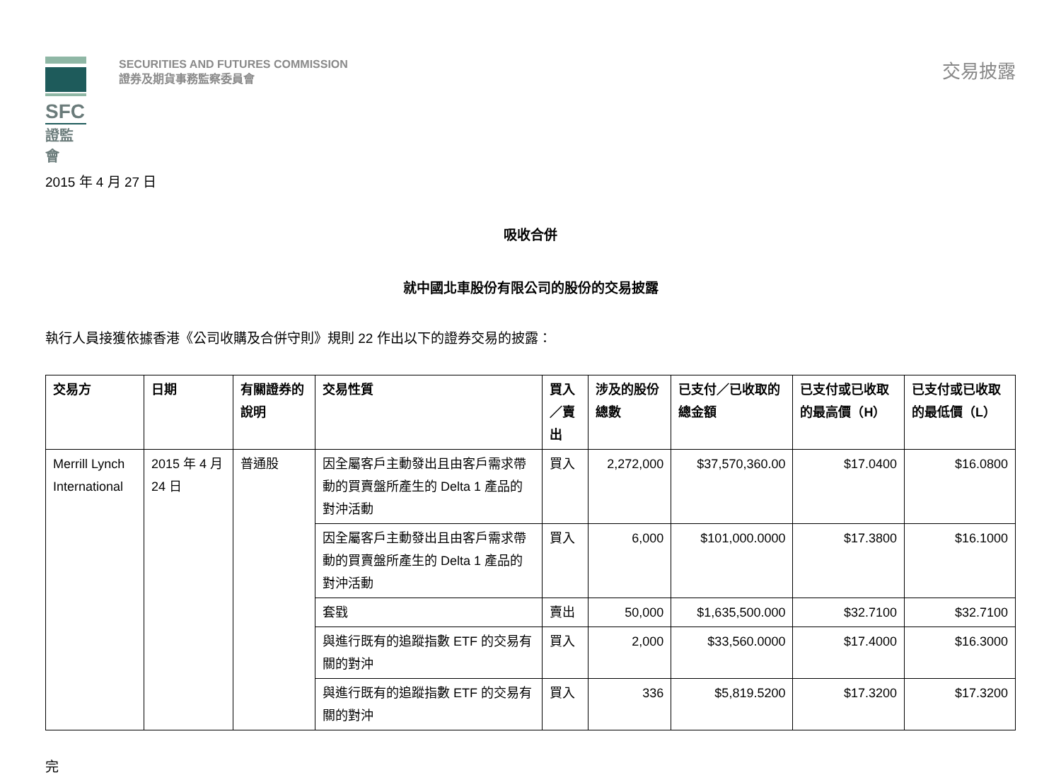SFC
證監會
SECURITIES AND FUTURES COMMISSION
證券及期貨事務監察委員會
交易披露
2015 年 4 月 27 日
吸收合併
就中國北車股份有限公司的股份的交易披露
執行人員接獲依據香港《公司收購及合併守則》規則 22 作出以下的證券交易的披露：
| 交易方 | 日期 | 有關證券的說明 | 交易性質 | 買入／賣出 | 涉及的股份總數 | 已支付／已收取的總金額 | 已支付或已收取的最高價（H） | 已支付或已收取的最低價（L） |
| --- | --- | --- | --- | --- | --- | --- | --- | --- |
| Merrill Lynch International | 2015 年 4 月 24 日 | 普通股 | 因全屬客戶主動發出且由客戶需求帶動的買賣盤所產生的 Delta 1 產品的對沖活動 | 買入 | 2,272,000 | $37,570,360.00 | $17.0400 | $16.0800 |
| | | | 因全屬客戶主動發出且由客戶需求帶動的買賣盤所產生的 Delta 1 產品的對沖活動 | 買入 | 6,000 | $101,000.0000 | $17.3800 | $16.1000 |
| | | | 套戥 | 賣出 | 50,000 | $1,635,500.000 | $32.7100 | $32.7100 |
| | | | 與進行既有的追蹤指數 ETF 的交易有關的對沖 | 買入 | 2,000 | $33,560.0000 | $17.4000 | $16.3000 |
| | | | 與進行既有的追蹤指數 ETF 的交易有關的對沖 | 買入 | 336 | $5,819.5200 | $17.3200 | $17.3200 |
完